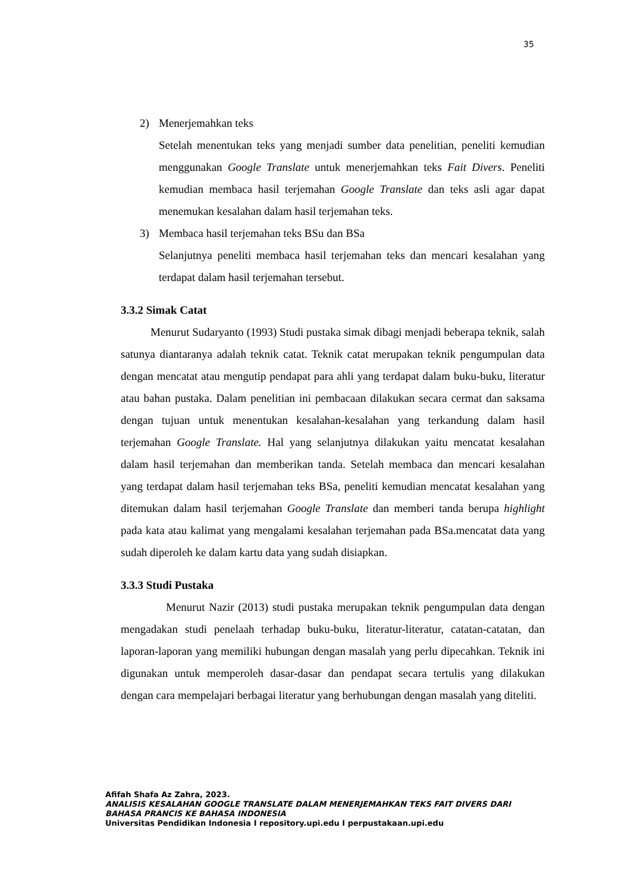35
2) Menerjemahkan teks
Setelah menentukan teks yang menjadi sumber data penelitian, peneliti kemudian menggunakan Google Translate untuk menerjemahkan teks Fait Divers. Peneliti kemudian membaca hasil terjemahan Google Translate dan teks asli agar dapat menemukan kesalahan dalam hasil terjemahan teks.
3) Membaca hasil terjemahan teks BSu dan BSa
Selanjutnya peneliti membaca hasil terjemahan teks dan mencari kesalahan yang terdapat dalam hasil terjemahan tersebut.
3.3.2 Simak Catat
Menurut Sudaryanto (1993) Studi pustaka simak dibagi menjadi beberapa teknik, salah satunya diantaranya adalah teknik catat. Teknik catat merupakan teknik pengumpulan data dengan mencatat atau mengutip pendapat para ahli yang terdapat dalam buku-buku, literatur atau bahan pustaka. Dalam penelitian ini pembacaan dilakukan secara cermat dan saksama dengan tujuan untuk menentukan kesalahan-kesalahan yang terkandung dalam hasil terjemahan Google Translate. Hal yang selanjutnya dilakukan yaitu mencatat kesalahan dalam hasil terjemahan dan memberikan tanda. Setelah membaca dan mencari kesalahan yang terdapat dalam hasil terjemahan teks BSa, peneliti kemudian mencatat kesalahan yang ditemukan dalam hasil terjemahan Google Translate dan memberi tanda berupa highlight pada kata atau kalimat yang mengalami kesalahan terjemahan pada BSa.mencatat data yang sudah diperoleh ke dalam kartu data yang sudah disiapkan.
3.3.3 Studi Pustaka
Menurut Nazir (2013) studi pustaka merupakan teknik pengumpulan data dengan mengadakan studi penelaah terhadap buku-buku, literatur-literatur, catatan-catatan, dan laporan-laporan yang memiliki hubungan dengan masalah yang perlu dipecahkan. Teknik ini digunakan untuk memperoleh dasar-dasar dan pendapat secara tertulis yang dilakukan dengan cara mempelajari berbagai literatur yang berhubungan dengan masalah yang diteliti.
Afifah Shafa Az Zahra, 2023.
ANALISIS KESALAHAN GOOGLE TRANSLATE DALAM MENERJEMAHKAN TEKS FAIT DIVERS DARI
BAHASA PRANCIS KE BAHASA INDONESIA
Universitas Pendidikan Indonesia I repository.upi.edu I perpustakaan.upi.edu